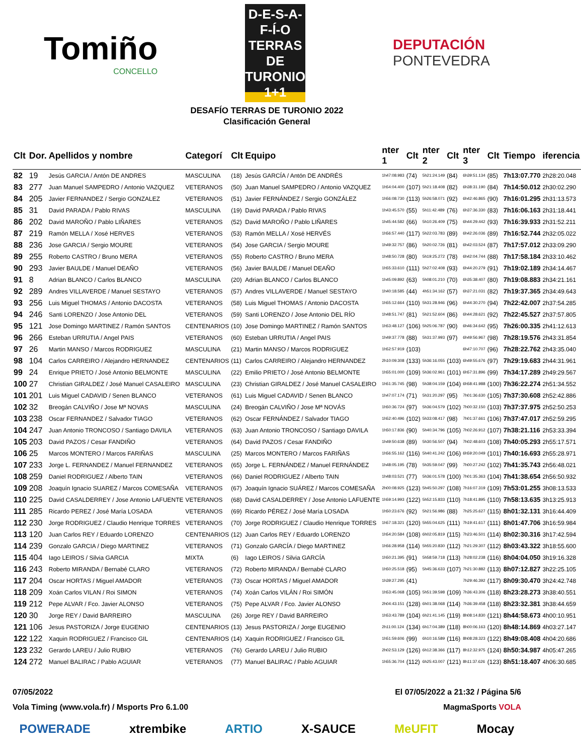Tomiño
CONCELLO
D-E-S-A-F-Í-O
TERRAS DE
TURONIO
1+1
DEPUTACIÓN
PONTEVEDRA
DESAFÍO TERRAS DE TURONIO 2022
Clasificación General
| Clt | Dor. | Apellidos y nombre | Categorí | Clt | Equipo | nter 1 | Clt | nter 2 | Clt | nter 3 | Clt | Tiempo | iferencia |
| --- | --- | --- | --- | --- | --- | --- | --- | --- | --- | --- | --- | --- | --- |
| 82 | 19 | Jesús GARCIA / Antón DE ANDRES | MASCULINA | (18) | Jesús GARCÍA / Antón DE ANDRÉS | 1h47:08.983 | (74) | 5h21:24.149 | (84) | 6h39:51.134 | (85) | 7h13:07.770 | 2h28:20.048 |
| 83 | 277 | Juan Manuel SAMPEDRO / Antonio VAZQUEZ | VETERANOS | (50) | Juan Manuel SAMPEDRO / Antonio VAZQUEZ | 1h54:04.400 | (107) | 5h21:18.408 | (82) | 6h38:31.190 | (84) | 7h14:50.012 | 2h30:02.290 |
| 84 | 205 | Javier FERNANDEZ / Sergio GONZALEZ | VETERANOS | (51) | Javier FERNÁNDEZ / Sergio GONZÁLEZ | 1h56:08.730 | (113) | 5h26:58.071 | (92) | 6h42:46.865 | (90) | 7h16:01.295 | 2h31:13.573 |
| 85 | 31 | David PARADA / Pablo RIVAS | MASCULINA | (19) | David PARADA / Pablo RIVAS | 1h43:45.570 | (55) | 5h11:42.489 | (76) | 6h37:36.330 | (83) | 7h16:06.163 | 2h31:18.441 |
| 86 | 202 | David MAROÑO / Pablo LIÑARES | VETERANOS | (52) | David MAROÑO / Pablo LIÑARES | 1h45:44.582 | (66) | 5h10:26.409 | (75) | 6h44:29.442 | (93) | 7h16:39.933 | 2h31:52.211 |
| 87 | 219 | Ramón MELLA / Xosé HERVES | VETERANOS | (53) | Ramón MELLA / Xosé HERVÉS | 1h56:57.440 | (117) | 5h22:03.783 | (89) | 6h42:26.036 | (89) | 7h16:52.744 | 2h32:05.022 |
| 88 | 236 | Jose GARCIA / Sergio MOURE | VETERANOS | (54) | Jose GARCIA / Sergio MOURE | 1h49:32.757 | (86) | 5h20:02.726 | (81) | 6h42:03.524 | (87) | 7h17:57.012 | 2h33:09.290 |
| 89 | 255 | Roberto CASTRO / Bruno MERA | VETERANOS | (55) | Roberto CASTRO / Bruno MERA | 1h48:50.728 | (80) | 5h19:25.272 | (78) | 6h42:04.744 | (88) | 7h17:58.184 | 2h33:10.462 |
| 90 | 293 | Javier BAULDE / Manuel DEAÑO | VETERANOS | (56) | Javier BAULDE / Manuel DEAÑO | 1h55:33.610 | (111) | 5h27:02.408 | (93) | 6h44:20.279 | (91) | 7h19:02.189 | 2h34:14.467 |
| 91 | 8 | Adrian BLANCO / Carlos BLANCO | MASCULINA | (20) | Adrian BLANCO / Carlos BLANCO | 1h45:09.892 | (63) | 5h08:01.210 | (70) | 6h35:38.407 | (80) | 7h19:08.883 | 2h34:21.161 |
| 92 | 289 | Andres VILLAVERDE / Manuel SESTAYO | VETERANOS | (57) | Andres VILLAVERDE / Manuel SESTAYO | 1h40:18.585 | (44) | 4h51:34.162 | (57) | 6h37:21.031 | (82) | 7h19:37.365 | 2h34:49.643 |
| 93 | 256 | Luis Miguel THOMAS / Antonio DACOSTA | VETERANOS | (58) | Luis Miguel THOMAS / Antonio DACOSTA | 1h55:12.664 | (110) | 5h31:28.946 | (96) | 6h44:30.270 | (94) | 7h22:42.007 | 2h37:54.285 |
| 94 | 246 | Santi LORENZO / Jose Antonio DEL | VETERANOS | (59) | Santi LORENZO / Jose Antonio DEL RÍO | 1h48:51.747 | (81) | 5h21:52.604 | (86) | 6h44:28.621 | (92) | 7h22:45.527 | 2h37:57.805 |
| 95 | 121 | Jose Domingo MARTINEZ / Ramón SANTOS | CENTENARIOS | (10) | Jose Domingo MARTINEZ / Ramón SANTOS | 1h53:48.127 | (106) | 5h25:06.787 | (90) | 6h46:34.642 | (95) | 7h26:00.335 | 2h41:12.613 |
| 96 | 266 | Esteban URRUTIA / Angel PAIS | VETERANOS | (60) | Esteban URRUTIA / Angel PAIS | 1h49:37.778 | (88) | 5h31:37.993 | (97) | 6h49:56.967 | (98) | 7h28:19.576 | 2h43:31.854 |
| 97 | 26 | Martin MANSO / Marcos RODRIGUEZ | MASCULINA | (21) | Martin MANSO / Marcos RODRIGUEZ | 1h52:57.919 | (103) | | | 6h47:10.707 | (96) | 7h28:22.762 | 2h43:35.040 |
| 98 | 104 | Carlos CARREIRO / Alejandro HERNANDEZ | CENTENARIOS | (11) | Carlos CARREIRO / Alejandro HERNANDEZ | 2h10:09.308 | (133) | 5h36:16.055 | (103) | 6h49:55.676 | (97) | 7h29:19.683 | 2h44:31.961 |
| 99 | 24 | Enrique PRIETO / José Antonio BELMONTE | MASCULINA | (22) | Emilio PRIETO / José Antonio BELMONTE | 1h55:01.000 | (109) | 5h36:02.961 | (101) | 6h57:31.896 | (99) | 7h34:17.289 | 2h49:29.567 |
| 100 | 27 | Christian GIRALDEZ / José Manuel CASALEIRO | MASCULINA | (23) | Christian GIRALDEZ / José Manuel CASALEIRO | 1h51:35.745 | (98) | 5h38:04.159 | (104) | 6h58:41.988 | (100) | 7h36:22.274 | 2h51:34.552 |
| 101 | 201 | Luis Miguel CADAVID / Senen BLANCO | VETERANOS | (61) | Luis Miguel CADAVID / Senen BLANCO | 1h47:07.174 | (71) | 5h31:20.297 | (95) | 7h01:36.630 | (105) | 7h37:30.608 | 2h52:42.886 |
| 102 | 32 | Breogán CALVIÑO / Jose Mª NOVAS | MASCULINA | (24) | Breogán CALVIÑO / Jose Mª NOVÁS | 1h50:36.724 | (97) | 5h36:04.579 | (102) | 7h00:32.150 | (103) | 7h37:37.975 | 2h52:50.253 |
| 103 | 238 | Oscar FERNANDEZ / Salvador TIAGO | VETERANOS | (62) | Oscar FERNÁNDEZ / Salvador TIAGO | 1h52:40.496 | (102) | 5h33:08.417 | (98) | 7h01:37.661 | (106) | 7h37:47.017 | 2h52:59.295 |
| 104 | 247 | Juan Antonio TRONCOSO / Santiago DAVILA | VETERANOS | (63) | Juan Antonio TRONCOSO / Santiago DAVILA | 1h50:17.836 | (90) | 5h40:34.796 | (105) | 7h02:26.912 | (107) | 7h38:21.116 | 2h53:33.394 |
| 105 | 203 | David PAZOS / Cesar FANDIÑO | VETERANOS | (64) | David PAZOS / Cesar FANDIÑO | 1h49:50.638 | (89) | 5h30:56.507 | (94) | 7h02:48.603 | (108) | 7h40:05.293 | 2h55:17.571 |
| 106 | 25 | Marcos MONTERO / Marcos FARIÑAS | MASCULINA | (25) | Marcos MONTERO / Marcos FARIÑAS | 1h56:55.162 | (116) | 5h40:41.242 | (106) | 6h59:20.049 | (101) | 7h40:16.693 | 2h55:28.971 |
| 107 | 233 | Jorge L. FERNANDEZ / Manuel FERNANDEZ | VETERANOS | (65) | Jorge L. FERNÁNDEZ / Manuel FERNÁNDEZ | 1h48:05.195 | (78) | 5h35:59.047 | (99) | 7h00:27.242 | (102) | 7h41:35.743 | 2h56:48.021 |
| 108 | 259 | Daniel RODRIGUEZ / Alberto TAIN | VETERANOS | (66) | Daniel RODRIGUEZ / Alberto TAIN | 1h48:03.521 | (77) | 5h36:01.578 | (100) | 7h01:35.363 | (104) | 7h41:38.654 | 2h56:50.932 |
| 109 | 208 | Joaquín Ignacio SUAREZ / Marcos COMESAÑA | VETERANOS | (67) | Joaquín Ignacio SUÁREZ / Marcos COMESAÑA | 2h00:08.925 | (123) | 5h45:50.297 | (108) | 7h16:07.319 | (109) | 7h53:01.255 | 3h08:13.533 |
| 110 | 225 | David CASALDERREY / Jose Antonio LAFUENTE | VETERANOS | (68) | David CASALDERREY / Jose Antonio LAFUENTE | 1h59:14.993 | (122) | 5h52:15.833 | (110) | 7h18:41.895 | (110) | 7h58:13.635 | 3h13:25.913 |
| 111 | 285 | Ricardo PEREZ / José María LOSADA | VETERANOS | (69) | Ricardo PÉREZ / José María LOSADA | 1h50:23.676 | (92) | 5h21:56.986 | (88) | 7h25:25.627 | (115) | 8h01:32.131 | 3h16:44.409 |
| 112 | 230 | Jorge RODRIGUEZ / Claudio Henrique TORRES | VETERANOS | (70) | Jorge RODRIGUEZ / Claudio Henrique TORRES | 1h57:18.321 | (120) | 5h55:04.625 | (111) | 7h19:41.617 | (111) | 8h01:47.706 | 3h16:59.984 |
| 113 | 120 | Juan Carlos REY / Eduardo LORENZO | CENTENARIOS | (12) | Juan Carlos REY / Eduardo LORENZO | 1h54:20.584 | (108) | 6h02:05.819 | (115) | 7h23:46.501 | (114) | 8h02:30.316 | 3h17:42.594 |
| 114 | 239 | Gonzalo GARCIA / Diego MARTINEZ | VETERANOS | (71) | Gonzalo GARCÍA / Diego MARTINEZ | 1h56:28.958 | (114) | 5h55:20.830 | (112) | 7h21:29.307 | (112) | 8h03:43.322 | 3h18:55.600 |
| 115 | 404 | Iago LEIROS / Silvia GARCIA | MIXTA | (6) | Iago LEIROS / Silvia GARCÍA | 1h50:21.395 | (91) | 5h58:59.718 | (113) | 7h28:02.238 | (116) | 8h04:04.050 | 3h19:16.328 |
| 116 | 243 | Roberto MIRANDA / Bernabé CLARO | VETERANOS | (72) | Roberto MIRANDA / Bernabé CLARO | 1h50:25.518 | (95) | 5h45:36.633 | (107) | 7h21:30.882 | (113) | 8h07:12.827 | 3h22:25.105 |
| 117 | 204 | Oscar HORTAS / Miguel AMADOR | VETERANOS | (73) | Oscar HORTAS / Miguel AMADOR | 1h39:27.295 | (41) | | | 7h29:46.392 | (117) | 8h09:30.470 | 3h24:42.748 |
| 118 | 209 | Xoán Carlos VILAN / Roi SIMON | VETERANOS | (74) | Xoán Carlos VILÁN / Roi SIMÓN | 1h53:45.068 | (105) | 5h51:39.598 | (109) | 7h36:43.306 | (118) | 8h23:28.273 | 3h38:40.551 |
| 119 | 212 | Pepe ALVAR / Fco. Javier ALONSO | VETERANOS | (75) | Pepe ALVAR / Fco. Javier ALONSO | 2h04:43.151 | (128) | 6h01:38.068 | (114) | 7h36:39.458 | (118) | 8h23:32.381 | 3h38:44.659 |
| 120 | 30 | Jorge REY / David BARREIRO | MASCULINA | (26) | Jorge REY / David BARREIRO | 1h53:43.789 | (104) | 6h21:41.145 | (119) | 8h08:14.830 | (121) | 8h44:58.673 | 4h00:10.951 |
| 121 | 106 | Jesus PASTORIZA / Jorge EUGENIO | CENTENARIOS | (13) | Jesus PASTORIZA / Jorge EUGENIO | 2h11:00.124 | (134) | 6h17:04.389 | (118) | 8h00:06.163 | (120) | 8h48:14.869 | 4h03:27.147 |
| 122 | 122 | Xaquin RODRIGUEZ / Francisco GIL | CENTENARIOS | (14) | Xaquin RODRIGUEZ / Francisco GIL | 1h51:59.606 | (99) | 6h10:16.589 | (116) | 8h08:28.323 | (122) | 8h49:08.408 | 4h04:20.686 |
| 123 | 232 | Gerardo LAREU / Julio RUBIO | VETERANOS | (76) | Gerardo LAREU / Julio RUBIO | 2h02:53.129 | (126) | 6h12:38.366 | (117) | 8h12:32.975 | (124) | 8h50:34.987 | 4h05:47.265 |
| 124 | 272 | Manuel BALIRAC / Pablo AGUIAR | VETERANOS | (77) | Manuel BALIRAC / Pablo AGUIAR | 1h55:36.704 | (112) | 6h25:43.007 | (121) | 8h11:37.626 | (123) | 8h51:18.407 | 4h06:30.685 |
07/05/2022 El 07/05/2022 a 21:32 / Página 5/6
Vola Timing (www.vola.fr) / Msports Pro 6.1.00 MagmaSports VOLA
POWERADE xtrembike ARTIO X-SAUCE MeUFIT Mocay